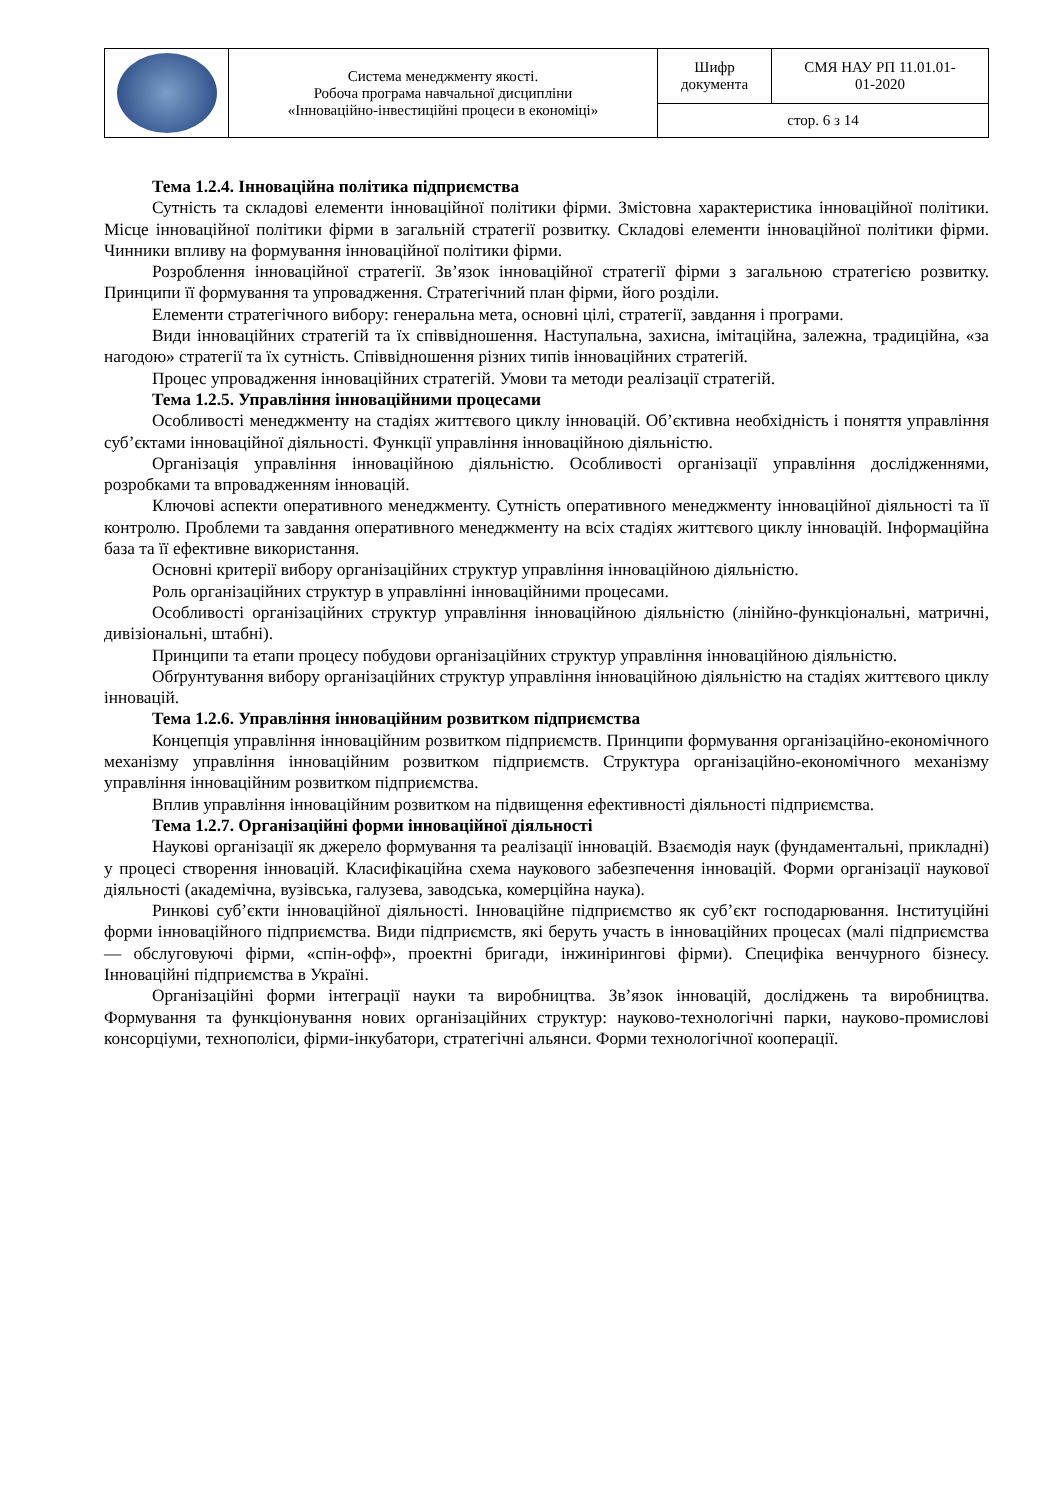| | Система менеджменту якості. Робоча програма навчальної дисципліни «Інноваційно-інвестиційні процеси в економіці» | Шифр документа | СМЯ НАУ РП 11.01.01- 01-2020 |
| | | стор. 6 з 14 | |
Тема 1.2.4. Інноваційна політика підприємства
Сутність та складові елементи інноваційної політики фірми. Змістовна характеристика інноваційної політики. Місце інноваційної політики фірми в загальній стратегії розвитку. Складові елементи інноваційної політики фірми. Чинники впливу на формування інноваційної політики фірми.
Розроблення інноваційної стратегії. Зв’язок інноваційної стратегії фірми з загальною стратегією розвитку. Принципи її формування та упровадження. Стратегічний план фірми, його розділи.
Елементи стратегічного вибору: генеральна мета, основні цілі, стратегії, завдання і програми.
Види інноваційних стратегій та їх співвідношення. Наступальна, захисна, імітаційна, залежна, традиційна, «за нагодою» стратегії та їх сутність. Співвідношення різних типів інноваційних стратегій.
Процес упровадження інноваційних стратегій. Умови та методи реалізації стратегій.
Тема 1.2.5. Управління інноваційними процесами
Особливості менеджменту на стадіях життєвого циклу інновацій. Об’єктивна необхідність і поняття управління суб’єктами інноваційної діяльності. Функції управління інноваційною діяльністю.
Організація управління інноваційною діяльністю. Особливості організації управління дослідженнями, розробками та впровадженням інновацій.
Ключові аспекти оперативного менеджменту. Сутність оперативного менеджменту інноваційної діяльності та її контролю. Проблеми та завдання оперативного менеджменту на всіх стадіях життєвого циклу інновацій. Інформаційна база та її ефективне використання.
Основні критерії вибору організаційних структур управління інноваційною діяльністю.
Роль організаційних структур в управлінні інноваційними процесами.
Особливості організаційних структур управління інноваційною діяльністю (лінійно-функціональні, матричні, дивізіональні, штабні).
Принципи та етапи процесу побудови організаційних структур управління інноваційною діяльністю.
Обґрунтування вибору організаційних структур управління інноваційною діяльністю на стадіях життєвого циклу інновацій.
Тема 1.2.6. Управління інноваційним розвитком підприємства
Концепція управління інноваційним розвитком підприємств. Принципи формування організаційно-економічного механізму управління інноваційним розвитком підприємств. Структура організаційно-економічного механізму управління інноваційним розвитком підприємства.
Вплив управління інноваційним розвитком на підвищення ефективності діяльності підприємства.
Тема 1.2.7. Організаційні форми інноваційної діяльності
Наукові організації як джерело формування та реалізації інновацій. Взаємодія наук (фундаментальні, прикладні) у процесі створення інновацій. Класифікаційна схема наукового забезпечення інновацій. Форми організації наукової діяльності (академічна, вузівська, галузева, заводська, комерційна наука).
Ринкові суб’єкти інноваційної діяльності. Інноваційне підприємство як суб’єкт господарювання. Інституційні форми інноваційного підприємства. Види підприємств, які беруть участь в інноваційних процесах (малі підприємства — обслуговуючі фірми, «спін-офф», проектні бригади, інжинірингові фірми). Специфіка венчурного бізнесу. Інноваційні підприємства в Україні.
Організаційні форми інтеграції науки та виробництва. Зв’язок інновацій, досліджень та виробництва. Формування та функціонування нових організаційних структур: науково-технологічні парки, науково-промислові консорціуми, технополіси, фірми-інкубатори, стратегічні альянси. Форми технологічної кооперації.